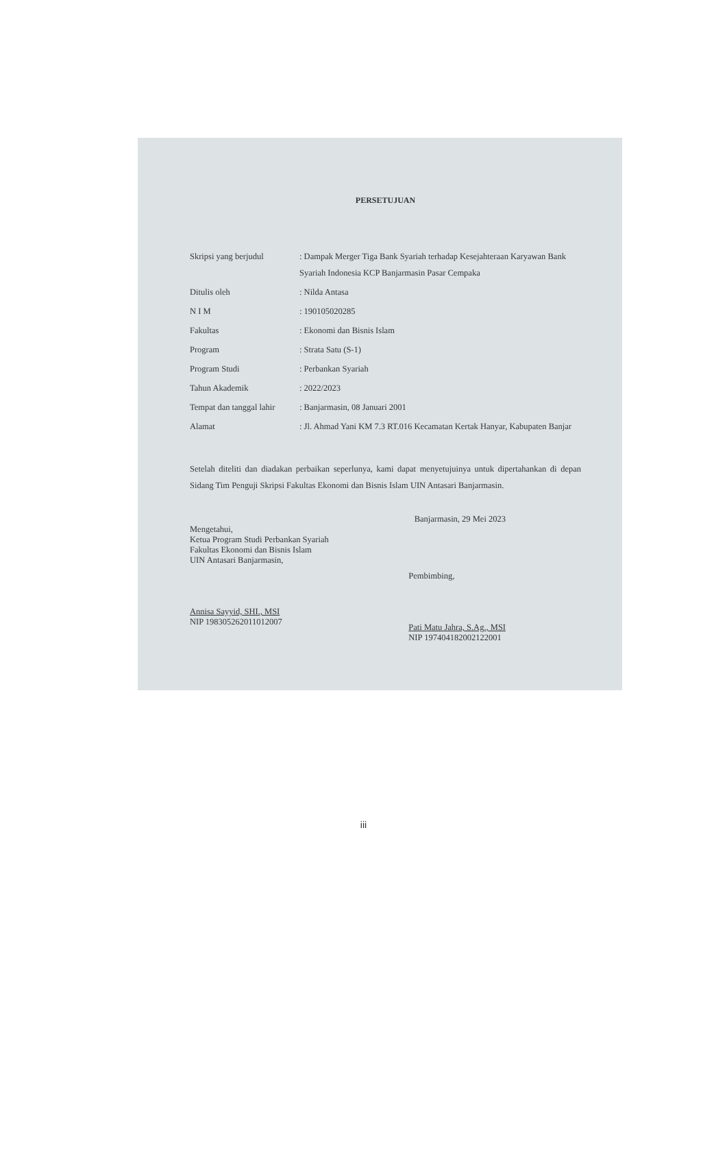PERSETUJUAN
| Skripsi yang berjudul | : Dampak Merger Tiga Bank Syariah terhadap Kesejahteraan Karyawan Bank Syariah Indonesia KCP Banjarmasin Pasar Cempaka |
| Ditulis oleh | : Nilda Antasa |
| N I M | : 190105020285 |
| Fakultas | : Ekonomi dan Bisnis Islam |
| Program | : Strata Satu (S-1) |
| Program Studi | : Perbankan Syariah |
| Tahun Akademik | : 2022/2023 |
| Tempat dan tanggal lahir | : Banjarmasin, 08 Januari 2001 |
| Alamat | : Jl. Ahmad Yani KM 7.3 RT.016 Kecamatan Kertak Hanyar, Kabupaten Banjar |
Setelah diteliti dan diadakan perbaikan seperlunya, kami dapat menyetujuinya untuk dipertahankan di depan Sidang Tim Penguji Skripsi Fakultas Ekonomi dan Bisnis Islam UIN Antasari Banjarmasin.
Banjarmasin, 29 Mei 2023
Mengetahui,
Ketua Program Studi Perbankan Syariah
Fakultas Ekonomi dan Bisnis Islam
UIN Antasari Banjarmasin,
Annisa Sayyid, SHI., MSI
NIP 198305262011012007
Pembimbing,
Pati Matu Jahra, S.Ag., MSI
NIP 197404182002122001
iii